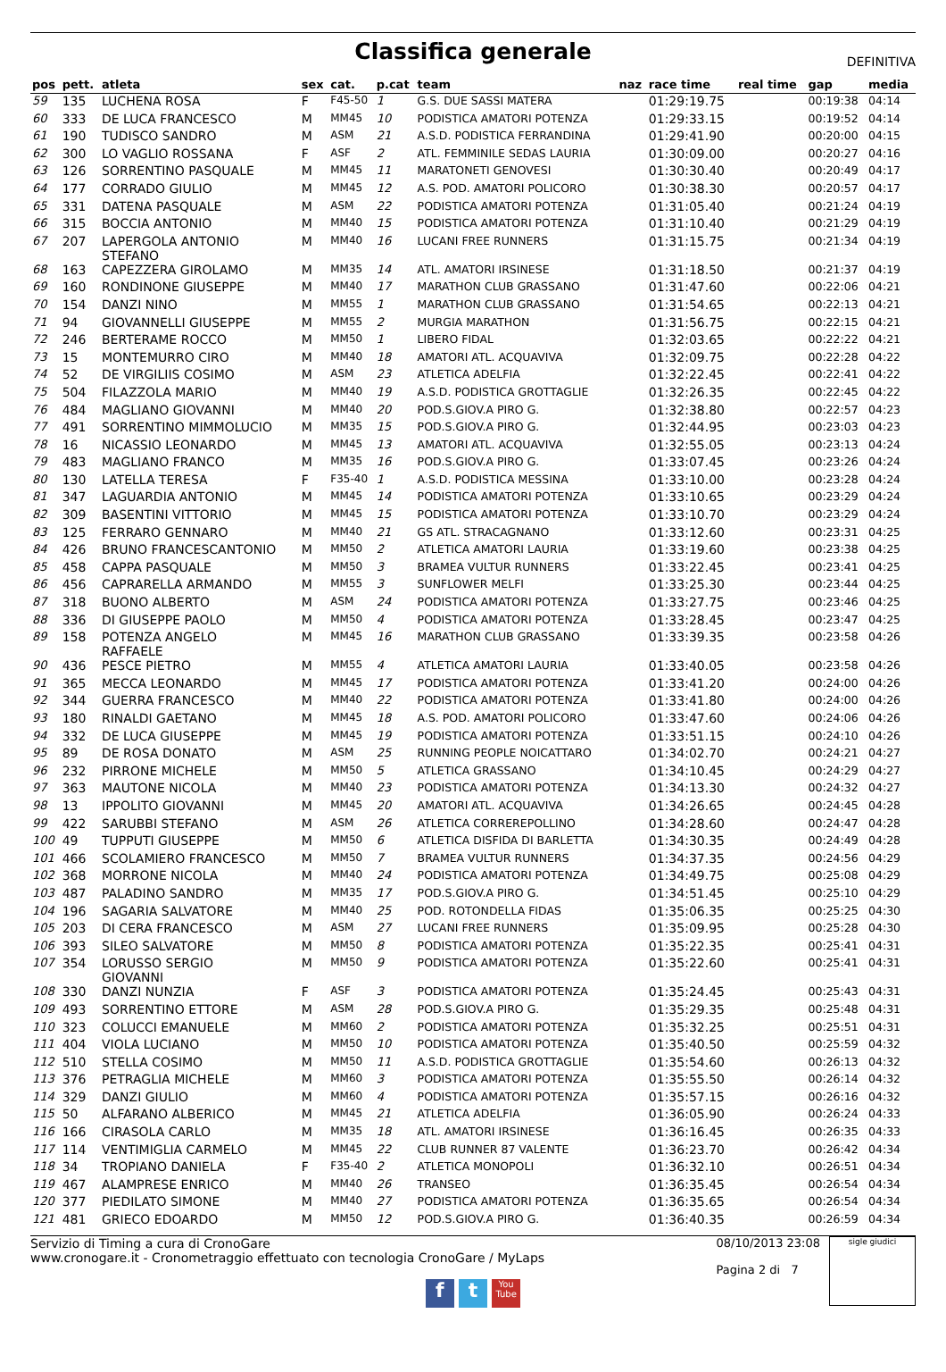Classifica generale
DEFINITIVA
| pos | pett. | atleta | sex | cat. | p.cat | team | naz | race time | real time | gap | media |
| --- | --- | --- | --- | --- | --- | --- | --- | --- | --- | --- | --- |
| 59 | 135 | LUCHENA ROSA | F | F45-50 | 1 | G.S. DUE SASSI MATERA | | 01:29:19.75 | | 00:19:38 | 04:14 |
| 60 | 333 | DE LUCA FRANCESCO | M | MM45 | 10 | PODISTICA AMATORI POTENZA | | 01:29:33.15 | | 00:19:52 | 04:14 |
| 61 | 190 | TUDISCO SANDRO | M | ASM | 21 | A.S.D. PODISTICA FERRANDINA | | 01:29:41.90 | | 00:20:00 | 04:15 |
| 62 | 300 | LO VAGLIO ROSSANA | F | ASF | 2 | ATL. FEMMINILE SEDAS LAURIA | | 01:30:09.00 | | 00:20:27 | 04:16 |
| 63 | 126 | SORRENTINO PASQUALE | M | MM45 | 11 | MARATONETI GENOVESI | | 01:30:30.40 | | 00:20:49 | 04:17 |
| 64 | 177 | CORRADO GIULIO | M | MM45 | 12 | A.S. POD. AMATORI POLICORO | | 01:30:38.30 | | 00:20:57 | 04:17 |
| 65 | 331 | DATENA PASQUALE | M | ASM | 22 | PODISTICA AMATORI POTENZA | | 01:31:05.40 | | 00:21:24 | 04:19 |
| 66 | 315 | BOCCIA ANTONIO | M | MM40 | 15 | PODISTICA AMATORI POTENZA | | 01:31:10.40 | | 00:21:29 | 04:19 |
| 67 | 207 | LAPERGOLA ANTONIO STEFANO | M | MM40 | 16 | LUCANI FREE RUNNERS | | 01:31:15.75 | | 00:21:34 | 04:19 |
| 68 | 163 | CAPEZZERA GIROLAMO | M | MM35 | 14 | ATL. AMATORI IRSINESE | | 01:31:18.50 | | 00:21:37 | 04:19 |
| 69 | 160 | RONDINONE GIUSEPPE | M | MM40 | 17 | MARATHON CLUB GRASSANO | | 01:31:47.60 | | 00:22:06 | 04:21 |
| 70 | 154 | DANZI NINO | M | MM55 | 1 | MARATHON CLUB GRASSANO | | 01:31:54.65 | | 00:22:13 | 04:21 |
| 71 | 94 | GIOVANNELLI GIUSEPPE | M | MM55 | 2 | MURGIA MARATHON | | 01:31:56.75 | | 00:22:15 | 04:21 |
| 72 | 246 | BERTERAME ROCCO | M | MM50 | 1 | LIBERO FIDAL | | 01:32:03.65 | | 00:22:22 | 04:21 |
| 73 | 15 | MONTEMURRO CIRO | M | MM40 | 18 | AMATORI ATL. ACQUAVIVA | | 01:32:09.75 | | 00:22:28 | 04:22 |
| 74 | 52 | DE VIRGILIIS COSIMO | M | ASM | 23 | ATLETICA ADELFIA | | 01:32:22.45 | | 00:22:41 | 04:22 |
| 75 | 504 | FILAZZOLA MARIO | M | MM40 | 19 | A.S.D. PODISTICA GROTTAGLIE | | 01:32:26.35 | | 00:22:45 | 04:22 |
| 76 | 484 | MAGLIANO GIOVANNI | M | MM40 | 20 | POD.S.GIOV.A PIRO G. | | 01:32:38.80 | | 00:22:57 | 04:23 |
| 77 | 491 | SORRENTINO MIMMOLUCIO | M | MM35 | 15 | POD.S.GIOV.A PIRO G. | | 01:32:44.95 | | 00:23:03 | 04:23 |
| 78 | 16 | NICASSIO LEONARDO | M | MM45 | 13 | AMATORI ATL. ACQUAVIVA | | 01:32:55.05 | | 00:23:13 | 04:24 |
| 79 | 483 | MAGLIANO FRANCO | M | MM35 | 16 | POD.S.GIOV.A PIRO G. | | 01:33:07.45 | | 00:23:26 | 04:24 |
| 80 | 130 | LATELLA TERESA | F | F35-40 | 1 | A.S.D. PODISTICA MESSINA | | 01:33:10.00 | | 00:23:28 | 04:24 |
| 81 | 347 | LAGUARDIA ANTONIO | M | MM45 | 14 | PODISTICA AMATORI POTENZA | | 01:33:10.65 | | 00:23:29 | 04:24 |
| 82 | 309 | BASENTINI VITTORIO | M | MM45 | 15 | PODISTICA AMATORI POTENZA | | 01:33:10.70 | | 00:23:29 | 04:24 |
| 83 | 125 | FERRARO GENNARO | M | MM40 | 21 | GS ATL. STRACAGNANO | | 01:33:12.60 | | 00:23:31 | 04:25 |
| 84 | 426 | BRUNO FRANCESCANTONIO | M | MM50 | 2 | ATLETICA AMATORI LAURIA | | 01:33:19.60 | | 00:23:38 | 04:25 |
| 85 | 458 | CAPPA PASQUALE | M | MM50 | 3 | BRAMEA VULTUR RUNNERS | | 01:33:22.45 | | 00:23:41 | 04:25 |
| 86 | 456 | CAPRARELLA ARMANDO | M | MM55 | 3 | SUNFLOWER MELFI | | 01:33:25.30 | | 00:23:44 | 04:25 |
| 87 | 318 | BUONO ALBERTO | M | ASM | 24 | PODISTICA AMATORI POTENZA | | 01:33:27.75 | | 00:23:46 | 04:25 |
| 88 | 336 | DI GIUSEPPE PAOLO | M | MM50 | 4 | PODISTICA AMATORI POTENZA | | 01:33:28.45 | | 00:23:47 | 04:25 |
| 89 | 158 | POTENZA ANGELO RAFFAELE | M | MM45 | 16 | MARATHON CLUB GRASSANO | | 01:33:39.35 | | 00:23:58 | 04:26 |
| 90 | 436 | PESCE PIETRO | M | MM55 | 4 | ATLETICA AMATORI LAURIA | | 01:33:40.05 | | 00:23:58 | 04:26 |
| 91 | 365 | MECCA LEONARDO | M | MM45 | 17 | PODISTICA AMATORI POTENZA | | 01:33:41.20 | | 00:24:00 | 04:26 |
| 92 | 344 | GUERRA FRANCESCO | M | MM40 | 22 | PODISTICA AMATORI POTENZA | | 01:33:41.80 | | 00:24:00 | 04:26 |
| 93 | 180 | RINALDI GAETANO | M | MM45 | 18 | A.S. POD. AMATORI POLICORO | | 01:33:47.60 | | 00:24:06 | 04:26 |
| 94 | 332 | DE LUCA GIUSEPPE | M | MM45 | 19 | PODISTICA AMATORI POTENZA | | 01:33:51.15 | | 00:24:10 | 04:26 |
| 95 | 89 | DE ROSA DONATO | M | ASM | 25 | RUNNING PEOPLE NOICATTARO | | 01:34:02.70 | | 00:24:21 | 04:27 |
| 96 | 232 | PIRRONE MICHELE | M | MM50 | 5 | ATLETICA GRASSANO | | 01:34:10.45 | | 00:24:29 | 04:27 |
| 97 | 363 | MAUTONE NICOLA | M | MM40 | 23 | PODISTICA AMATORI POTENZA | | 01:34:13.30 | | 00:24:32 | 04:27 |
| 98 | 13 | IPPOLITO GIOVANNI | M | MM45 | 20 | AMATORI ATL. ACQUAVIVA | | 01:34:26.65 | | 00:24:45 | 04:28 |
| 99 | 422 | SARUBBI STEFANO | M | ASM | 26 | ATLETICA CORREREPOLLINO | | 01:34:28.60 | | 00:24:47 | 04:28 |
| 100 | 49 | TUPPUTI GIUSEPPE | M | MM50 | 6 | ATLETICA DISFIDA DI BARLETTA | | 01:34:30.35 | | 00:24:49 | 04:28 |
| 101 | 466 | SCOLAMIERO FRANCESCO | M | MM50 | 7 | BRAMEA VULTUR RUNNERS | | 01:34:37.35 | | 00:24:56 | 04:29 |
| 102 | 368 | MORRONE NICOLA | M | MM40 | 24 | PODISTICA AMATORI POTENZA | | 01:34:49.75 | | 00:25:08 | 04:29 |
| 103 | 487 | PALADINO SANDRO | M | MM35 | 17 | POD.S.GIOV.A PIRO G. | | 01:34:51.45 | | 00:25:10 | 04:29 |
| 104 | 196 | SAGARIA SALVATORE | M | MM40 | 25 | POD. ROTONDELLA FIDAS | | 01:35:06.35 | | 00:25:25 | 04:30 |
| 105 | 203 | DI CERA FRANCESCO | M | ASM | 27 | LUCANI FREE RUNNERS | | 01:35:09.95 | | 00:25:28 | 04:30 |
| 106 | 393 | SILEO SALVATORE | M | MM50 | 8 | PODISTICA AMATORI POTENZA | | 01:35:22.35 | | 00:25:41 | 04:31 |
| 107 | 354 | LORUSSO SERGIO GIOVANNI | M | MM50 | 9 | PODISTICA AMATORI POTENZA | | 01:35:22.60 | | 00:25:41 | 04:31 |
| 108 | 330 | DANZI NUNZIA | F | ASF | 3 | PODISTICA AMATORI POTENZA | | 01:35:24.45 | | 00:25:43 | 04:31 |
| 109 | 493 | SORRENTINO ETTORE | M | ASM | 28 | POD.S.GIOV.A PIRO G. | | 01:35:29.35 | | 00:25:48 | 04:31 |
| 110 | 323 | COLUCCI EMANUELE | M | MM60 | 2 | PODISTICA AMATORI POTENZA | | 01:35:32.25 | | 00:25:51 | 04:31 |
| 111 | 404 | VIOLA LUCIANO | M | MM50 | 10 | PODISTICA AMATORI POTENZA | | 01:35:40.50 | | 00:25:59 | 04:32 |
| 112 | 510 | STELLA COSIMO | M | MM50 | 11 | A.S.D. PODISTICA GROTTAGLIE | | 01:35:54.60 | | 00:26:13 | 04:32 |
| 113 | 376 | PETRAGLIA MICHELE | M | MM60 | 3 | PODISTICA AMATORI POTENZA | | 01:35:55.50 | | 00:26:14 | 04:32 |
| 114 | 329 | DANZI GIULIO | M | MM60 | 4 | PODISTICA AMATORI POTENZA | | 01:35:57.15 | | 00:26:16 | 04:32 |
| 115 | 50 | ALFARANO ALBERICO | M | MM45 | 21 | ATLETICA ADELFIA | | 01:36:05.90 | | 00:26:24 | 04:33 |
| 116 | 166 | CIRASOLA CARLO | M | MM35 | 18 | ATL. AMATORI IRSINESE | | 01:36:16.45 | | 00:26:35 | 04:33 |
| 117 | 114 | VENTIMIGLIA CARMELO | M | MM45 | 22 | CLUB RUNNER 87 VALENTE | | 01:36:23.70 | | 00:26:42 | 04:34 |
| 118 | 34 | TROPIANO DANIELA | F | F35-40 | 2 | ATLETICA MONOPOLI | | 01:36:32.10 | | 00:26:51 | 04:34 |
| 119 | 467 | ALAMPRESE ENRICO | M | MM40 | 26 | TRANSEO | | 01:36:35.45 | | 00:26:54 | 04:34 |
| 120 | 377 | PIEDILATO SIMONE | M | MM40 | 27 | PODISTICA AMATORI POTENZA | | 01:36:35.65 | | 00:26:54 | 04:34 |
| 121 | 481 | GRIECO EDOARDO | M | MM50 | 12 | POD.S.GIOV.A PIRO G. | | 01:36:40.35 | | 00:26:59 | 04:34 |
Servizio di Timing a cura di CronoGare
www.cronogare.it - Cronometraggio effettuato con tecnologia CronoGare / MyLaps
08/10/2013 23:08
Pagina 2 di 7
sigle giudici
f t You Tube